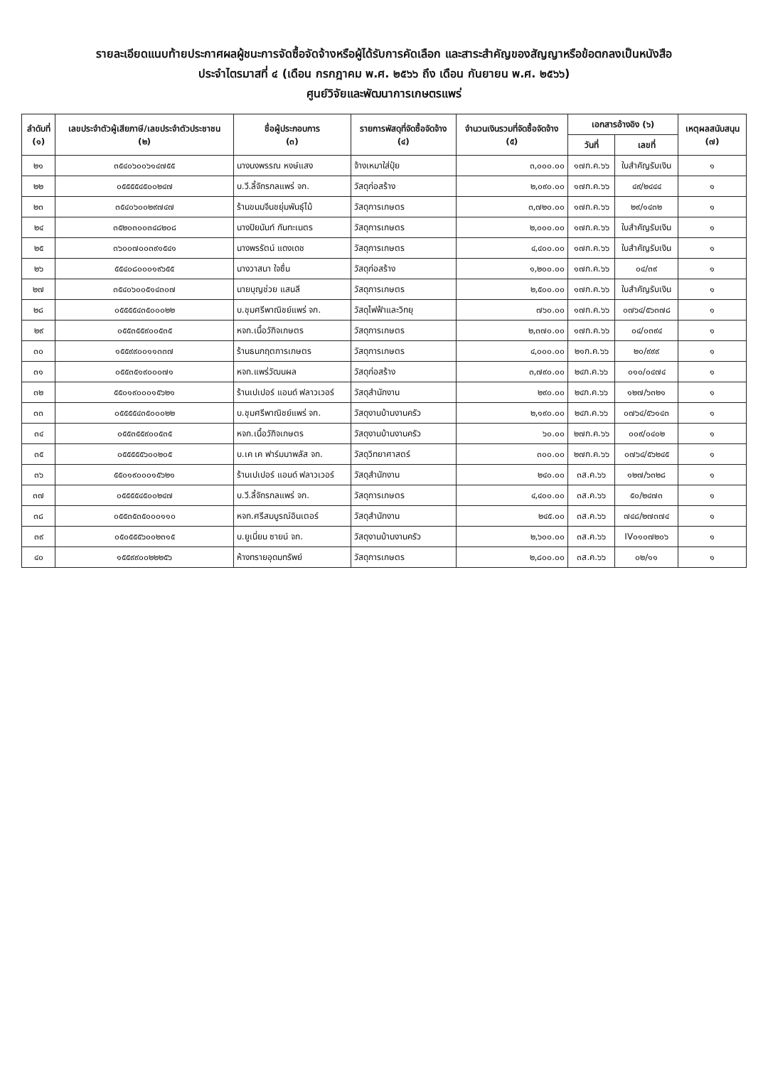รายละเอียดแนบท้ายประกาศผลผู้ชนะการจัดซื้อจัดจ้างหรือผู้ได้รับการคัดเลือก และสาระสำคัญของสัญญาหรือข้อตกลงเป็นหนังสือ
ประจำไตรมาสที่ ๔ (เดือน กรกฎาคม พ.ศ. ๒๕๖๖ ถึง เดือน กันยายน พ.ศ. ๒๕๖๖)
ศูนย์วิจัยและพัฒนาการเกษตรแพร่
| ลำดับที่ (๑) | เลขประจำตัวผู้เสียภาษี/เลขประจำตัวประชาชน (๒) | ชื่อผู้ประกอบการ (๓) | รายการพัสดุที่จัดซื้อจัดจ้าง (๔) | จำนวนเงินรวมที่จัดซื้อจัดจ้าง (๕) | เอกสารอ้างอิง (๖) | | เหตุผลสนับสนุน (๗) |
| --- | --- | --- | --- | --- | --- | --- | --- |
| | | | | | วันที่ | เลขที่ | |
| ๒๑ | ๓๕๔๐๖๐๐๖๑๔๗๕๕ | นางนงพรรณ หงษ์แสง | จ้างเหมาใส่ปุ๋ย | ๓,๐๐๐.๐๐ | ๑๗ก.ค.๖๖ | ใบสำคัญรับเงิน | ๑ |
| ๒๒ | ๐๕๕๕๕๔๕๐๐๒๔๗ | บ.วี.ลี้จักรกลแพร่ จก. | วัสดุก่อสร้าง | ๒,๐๙๐.๐๐ | ๑๗ก.ค.๖๖ | ๔๙/๒๔๔๔ | ๑ |
| ๒๓ | ๓๕๔๐๖๐๐๒๙๗๔๗ | ร้านขนมจีนชยุ่มพันธุ์ไม้ | วัสดุการเกษตร | ๓,๗๒๐.๐๐ | ๑๗ก.ค.๖๖ | ๒๙/๑๔๓๒ | ๑ |
| ๒๔ | ๓๕๒๐๓๐๐๓๔๘๒๐๘ | นางปิยนันท์ กันทะเนตร | วัสดุการเกษตร | ๒,๐๐๐.๐๐ | ๑๗ก.ค.๖๖ | ใบสำคัญรับเงิน | ๑ |
| ๒๕ | ๓๖๐๐๗๐๐๓๙๑๕๔๑ | นางพรรัตน์ แดงเดช | วัสดุการเกษตร | ๔,๔๐๐.๐๐ | ๑๗ก.ค.๖๖ | ใบสำคัญรับเงิน | ๑ |
| ๒๖ | ๕๕๔๐๘๐๐๐๑๙๖๕๕ | นางวาสนา ใจซื่น | วัสดุก่อสร้าง | ๑,๒๐๐.๐๐ | ๑๗ก.ค.๖๖ | ๐๔/๓๙ | ๑ |
| ๒๗ | ๓๕๔๐๖๐๐๕๑๔๓๐๗ | นายบุญช่วย แสนลี | วัสดุการเกษตร | ๒,๕๐๐.๐๐ | ๑๗ก.ค.๖๖ | ใบสำคัญรับเงิน | ๑ |
| ๒๘ | ๐๕๕๕๕๔๓๕๐๐๐๒๒ | บ.ชุมศรีพาณิชย์แพร่ จก. | วัสดุไฟฟ้าและวิทยุ | ๗๖๐.๐๐ | ๑๗ก.ค.๖๖ | ๐๗๖๔/๕๖๓๗๘ | ๑ |
| ๒๙ | ๐๕๕๓๕๕๙๐๐๕๓๕ | หจก.เนื้อวักิจเกษตร | วัสดุการเกษตร | ๒,๓๗๐.๐๐ | ๑๗ก.ค.๖๖ | ๐๔/๐๓๙๔ | ๑ |
| ๓๐ | ๑๕๕๙๙๐๐๑๑๓๓๗ | ร้านธนกฤตการเกษตร | วัสดุการเกษตร | ๔,๐๐๐.๐๐ | ๒๑ก.ค.๖๖ | ๒๐/๙๙๙ | ๑ |
| ๓๑ | ๐๕๕๓๕๑๙๐๐๐๗๑ | หจก.แพร่วัฒนผล | วัสดุก่อสร้าง | ๓,๗๙๐.๐๐ | ๒๔ก.ค.๖๖ | ๐๑๐/๐๔๗๔ | ๑ |
| ๓๒ | ๕๕๐๑๙๐๐๐๑๕๖๒๑ | ร้านเปเปอร์ แอนด์ ฟลาวเวอร์ | วัสดุสำนักงาน | ๒๙๐.๐๐ | ๒๔ก.ค.๖๖ | ๑๒๗/๖๓๒๑ | ๑ |
| ๓๓ | ๐๕๕๕๕๔๓๕๐๐๐๒๒ | บ.ชุมศรีพาณิชย์แพร่ จก. | วัสดุงานบ้านงานครัว | ๒,๑๙๐.๐๐ | ๒๔ก.ค.๖๖ | ๐๗๖๔/๕๖๑๔๓ | ๑ |
| ๓๔ | ๐๕๕๓๕๕๙๐๐๕๓๕ | หจก.เนื้อวักิจเกษตร | วัสดุงานบ้านงานครัว | ๖๐.๐๐ | ๒๗ก.ค.๖๖ | ๐๐๙/๐๔๐๒ | ๑ |
| ๓๕ | ๐๕๕๕๕๕๖๐๐๒๐๕ | บ.เค เค ฟาร์มมาพลัส จก. | วัสดุวิทยาศาสตร์ | ๓๐๐.๐๐ | ๒๗ก.ค.๖๖ | ๐๗๖๔/๕๖๒๔๕ | ๑ |
| ๓๖ | ๕๕๐๑๙๐๐๐๑๕๖๒๑ | ร้านเปเปอร์ แอนด์ ฟลาวเวอร์ | วัสดุสำนักงาน | ๒๔๐.๐๐ | ๓ส.ค.๖๖ | ๑๒๗/๖๓๒๘ | ๑ |
| ๓๗ | ๐๕๕๕๕๔๕๐๐๒๔๗ | บ.วี.ลี้จักรกลแพร่ จก. | วัสดุการเกษตร | ๔,๔๐๐.๐๐ | ๓ส.ค.๖๖ | ๕๐/๒๔๗๓ | ๑ |
| ๓๘ | ๐๕๕๓๕๓๕๐๐๐๑๑๐ | หจก.ศรีสมบูรณ์อินเตอร์ | วัสดุสำนักงาน | ๒๔๕.๐๐ | ๓ส.ค.๖๖ | ๗๔๘/๒๗๓๗๔ | ๑ |
| ๓๙ | ๐๕๐๕๕๕๖๐๐๒๓๑๕ | บ.ยูเนี่ยน ซายน์ จก. | วัสดุงานบ้านงานครัว | ๒,๖๐๐.๐๐ | ๓ส.ค.๖๖ | IV๐๑๐๗๒๐๖ | ๑ |
| ๔๐ | ๑๕๕๙๙๐๐๒๒๒๕๖ | ห้างทรายอุดมทรัพย์ | วัสดุการเกษตร | ๒,๘๐๐.๐๐ | ๓ส.ค.๖๖ | ๐๒/๑๑ | ๑ |